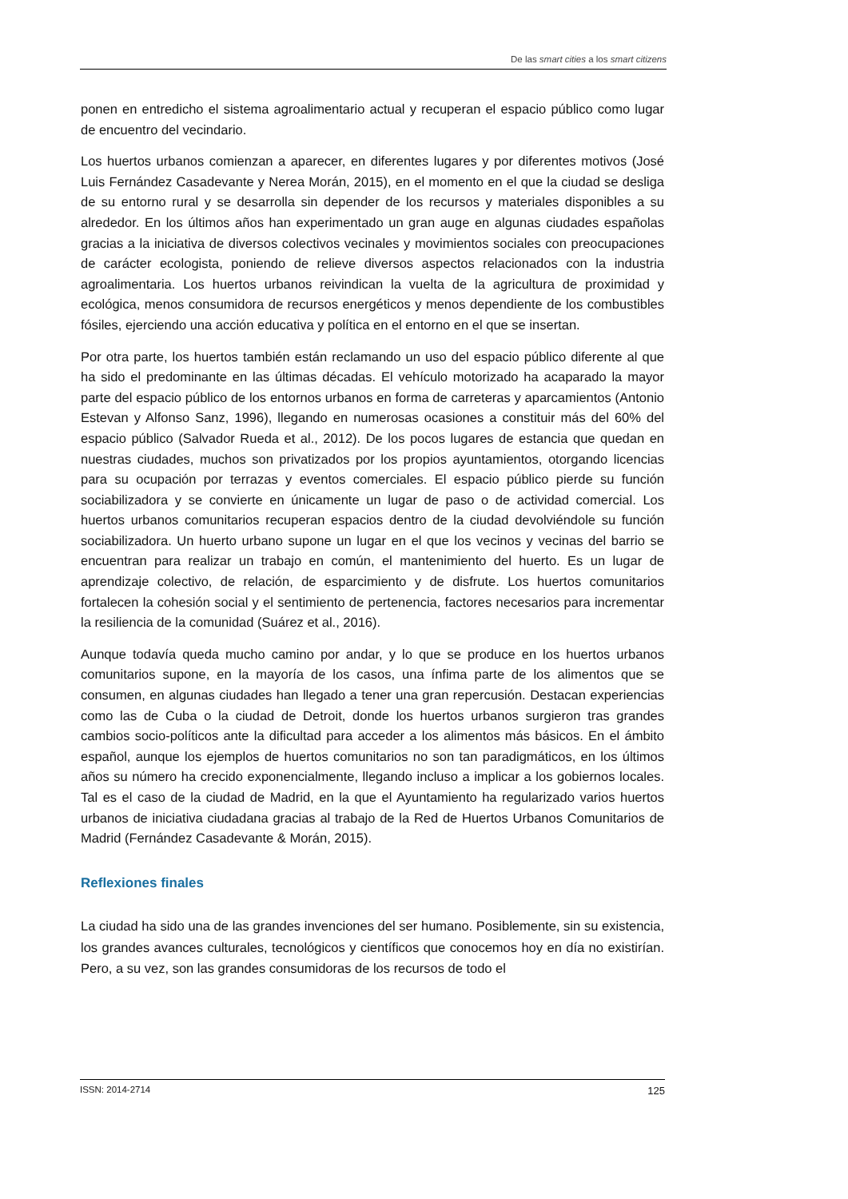De las smart cities a los smart citizens
ponen en entredicho el sistema agroalimentario actual y recuperan el espacio público como lugar de encuentro del vecindario.
Los huertos urbanos comienzan a aparecer, en diferentes lugares y por diferentes motivos (José Luis Fernández Casadevante y Nerea Morán, 2015), en el momento en el que la ciudad se desliga de su entorno rural y se desarrolla sin depender de los recursos y materiales disponibles a su alrededor. En los últimos años han experimentado un gran auge en algunas ciudades españolas gracias a la iniciativa de diversos colectivos vecinales y movimientos sociales con preocupaciones de carácter ecologista, poniendo de relieve diversos aspectos relacionados con la industria agroalimentaria. Los huertos urbanos reivindican la vuelta de la agricultura de proximidad y ecológica, menos consumidora de recursos energéticos y menos dependiente de los combustibles fósiles, ejerciendo una acción educativa y política en el entorno en el que se insertan.
Por otra parte, los huertos también están reclamando un uso del espacio público diferente al que ha sido el predominante en las últimas décadas. El vehículo motorizado ha acaparado la mayor parte del espacio público de los entornos urbanos en forma de carreteras y aparcamientos (Antonio Estevan y Alfonso Sanz, 1996), llegando en numerosas ocasiones a constituir más del 60% del espacio público (Salvador Rueda et al., 2012). De los pocos lugares de estancia que quedan en nuestras ciudades, muchos son privatizados por los propios ayuntamientos, otorgando licencias para su ocupación por terrazas y eventos comerciales. El espacio público pierde su función sociabilizadora y se convierte en únicamente un lugar de paso o de actividad comercial. Los huertos urbanos comunitarios recuperan espacios dentro de la ciudad devolviéndole su función sociabilizadora. Un huerto urbano supone un lugar en el que los vecinos y vecinas del barrio se encuentran para realizar un trabajo en común, el mantenimiento del huerto. Es un lugar de aprendizaje colectivo, de relación, de esparcimiento y de disfrute. Los huertos comunitarios fortalecen la cohesión social y el sentimiento de pertenencia, factores necesarios para incrementar la resiliencia de la comunidad (Suárez et al., 2016).
Aunque todavía queda mucho camino por andar, y lo que se produce en los huertos urbanos comunitarios supone, en la mayoría de los casos, una ínfima parte de los alimentos que se consumen, en algunas ciudades han llegado a tener una gran repercusión. Destacan experiencias como las de Cuba o la ciudad de Detroit, donde los huertos urbanos surgieron tras grandes cambios socio-políticos ante la dificultad para acceder a los alimentos más básicos. En el ámbito español, aunque los ejemplos de huertos comunitarios no son tan paradigmáticos, en los últimos años su número ha crecido exponencialmente, llegando incluso a implicar a los gobiernos locales. Tal es el caso de la ciudad de Madrid, en la que el Ayuntamiento ha regularizado varios huertos urbanos de iniciativa ciudadana gracias al trabajo de la Red de Huertos Urbanos Comunitarios de Madrid (Fernández Casadevante & Morán, 2015).
Reflexiones finales
La ciudad ha sido una de las grandes invenciones del ser humano. Posiblemente, sin su existencia, los grandes avances culturales, tecnológicos y científicos que conocemos hoy en día no existirían. Pero, a su vez, son las grandes consumidoras de los recursos de todo el
ISSN: 2014-2714 125